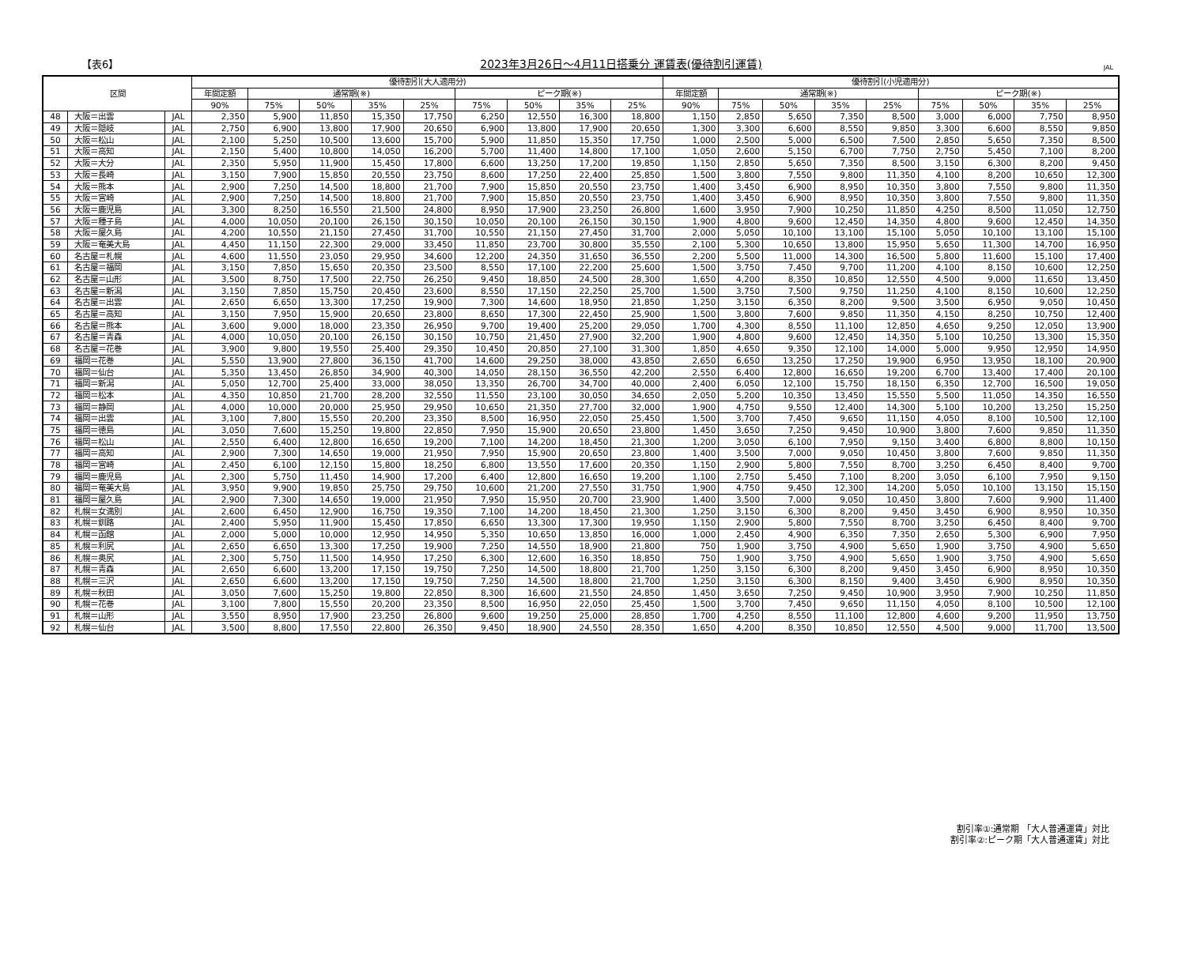【表6】
2023年3月26日～4月11日搭乗分 運賃表(優待割引運賃)
JAL
| 区間 | | | 優待割引(大人適用分) | | | | | | | | | 優待割引(小児適用分) | | | | | | | | |
| --- | --- | --- | --- | --- | --- | --- | --- | --- | --- | --- | --- | --- | --- | --- | --- | --- | --- | --- | --- | --- |
| | | | 年間定額 | 通常期(※) | | | | ピーク期(※) | | | | 年間定額 | 通常期(※) | | | | ピーク期(※) | | | |
| | | | 90% | 75% | 50% | 35% | 25% | 75% | 50% | 35% | 25% | 90% | 75% | 50% | 35% | 25% | 75% | 50% | 35% | 25% |
| 48 | 大阪＝出雲 | JAL | 2,350 | 5,900 | 11,850 | 15,350 | 17,750 | 6,250 | 12,550 | 16,300 | 18,800 | 1,150 | 2,850 | 5,650 | 7,350 | 8,500 | 3,000 | 6,000 | 7,750 | 8,950 |
| 49 | 大阪＝隠岐 | JAL | 2,750 | 6,900 | 13,800 | 17,900 | 20,650 | 6,900 | 13,800 | 17,900 | 20,650 | 1,300 | 3,300 | 6,600 | 8,550 | 9,850 | 3,300 | 6,600 | 8,550 | 9,850 |
| 50 | 大阪＝松山 | JAL | 2,100 | 5,250 | 10,500 | 13,600 | 15,700 | 5,900 | 11,850 | 15,350 | 17,750 | 1,000 | 2,500 | 5,000 | 6,500 | 7,500 | 2,850 | 5,650 | 7,350 | 8,500 |
| 51 | 大阪＝高知 | JAL | 2,150 | 5,400 | 10,800 | 14,050 | 16,200 | 5,700 | 11,400 | 14,800 | 17,100 | 1,050 | 2,600 | 5,150 | 6,700 | 7,750 | 2,750 | 5,450 | 7,100 | 8,200 |
| 52 | 大阪＝大分 | JAL | 2,350 | 5,950 | 11,900 | 15,450 | 17,800 | 6,600 | 13,250 | 17,200 | 19,850 | 1,150 | 2,850 | 5,650 | 7,350 | 8,500 | 3,150 | 6,300 | 8,200 | 9,450 |
| 53 | 大阪＝長崎 | JAL | 3,150 | 7,900 | 15,850 | 20,550 | 23,750 | 8,600 | 17,250 | 22,400 | 25,850 | 1,500 | 3,800 | 7,550 | 9,800 | 11,350 | 4,100 | 8,200 | 10,650 | 12,300 |
| 54 | 大阪＝熊本 | JAL | 2,900 | 7,250 | 14,500 | 18,800 | 21,700 | 7,900 | 15,850 | 20,550 | 23,750 | 1,400 | 3,450 | 6,900 | 8,950 | 10,350 | 3,800 | 7,550 | 9,800 | 11,350 |
| 55 | 大阪＝宮崎 | JAL | 2,900 | 7,250 | 14,500 | 18,800 | 21,700 | 7,900 | 15,850 | 20,550 | 23,750 | 1,400 | 3,450 | 6,900 | 8,950 | 10,350 | 3,800 | 7,550 | 9,800 | 11,350 |
| 56 | 大阪＝鹿児島 | JAL | 3,300 | 8,250 | 16,550 | 21,500 | 24,800 | 8,950 | 17,900 | 23,250 | 26,800 | 1,600 | 3,950 | 7,900 | 10,250 | 11,850 | 4,250 | 8,500 | 11,050 | 12,750 |
| 57 | 大阪＝種子島 | JAL | 4,000 | 10,050 | 20,100 | 26,150 | 30,150 | 10,050 | 20,100 | 26,150 | 30,150 | 1,900 | 4,800 | 9,600 | 12,450 | 14,350 | 4,800 | 9,600 | 12,450 | 14,350 |
| 58 | 大阪＝屋久島 | JAL | 4,200 | 10,550 | 21,150 | 27,450 | 31,700 | 10,550 | 21,150 | 27,450 | 31,700 | 2,000 | 5,050 | 10,100 | 13,100 | 15,100 | 5,050 | 10,100 | 13,100 | 15,100 |
| 59 | 大阪＝奄美大島 | JAL | 4,450 | 11,150 | 22,300 | 29,000 | 33,450 | 11,850 | 23,700 | 30,800 | 35,550 | 2,100 | 5,300 | 10,650 | 13,800 | 15,950 | 5,650 | 11,300 | 14,700 | 16,950 |
| 60 | 名古屋＝札幌 | JAL | 4,600 | 11,550 | 23,050 | 29,950 | 34,600 | 12,200 | 24,350 | 31,650 | 36,550 | 2,200 | 5,500 | 11,000 | 14,300 | 16,500 | 5,800 | 11,600 | 15,100 | 17,400 |
| 61 | 名古屋＝福岡 | JAL | 3,150 | 7,850 | 15,650 | 20,350 | 23,500 | 8,550 | 17,100 | 22,200 | 25,600 | 1,500 | 3,750 | 7,450 | 9,700 | 11,200 | 4,100 | 8,150 | 10,600 | 12,250 |
| 62 | 名古屋＝山形 | JAL | 3,500 | 8,750 | 17,500 | 22,750 | 26,250 | 9,450 | 18,850 | 24,500 | 28,300 | 1,650 | 4,200 | 8,350 | 10,850 | 12,550 | 4,500 | 9,000 | 11,650 | 13,450 |
| 63 | 名古屋＝新潟 | JAL | 3,150 | 7,850 | 15,750 | 20,450 | 23,600 | 8,550 | 17,150 | 22,250 | 25,700 | 1,500 | 3,750 | 7,500 | 9,750 | 11,250 | 4,100 | 8,150 | 10,600 | 12,250 |
| 64 | 名古屋＝出雲 | JAL | 2,650 | 6,650 | 13,300 | 17,250 | 19,900 | 7,300 | 14,600 | 18,950 | 21,850 | 1,250 | 3,150 | 6,350 | 8,200 | 9,500 | 3,500 | 6,950 | 9,050 | 10,450 |
| 65 | 名古屋＝高知 | JAL | 3,150 | 7,950 | 15,900 | 20,650 | 23,800 | 8,650 | 17,300 | 22,450 | 25,900 | 1,500 | 3,800 | 7,600 | 9,850 | 11,350 | 4,150 | 8,250 | 10,750 | 12,400 |
| 66 | 名古屋＝熊本 | JAL | 3,600 | 9,000 | 18,000 | 23,350 | 26,950 | 9,700 | 19,400 | 25,200 | 29,050 | 1,700 | 4,300 | 8,550 | 11,100 | 12,850 | 4,650 | 9,250 | 12,050 | 13,900 |
| 67 | 名古屋＝青森 | JAL | 4,000 | 10,050 | 20,100 | 26,150 | 30,150 | 10,750 | 21,450 | 27,900 | 32,200 | 1,900 | 4,800 | 9,600 | 12,450 | 14,350 | 5,100 | 10,250 | 13,300 | 15,350 |
| 68 | 名古屋＝花巻 | JAL | 3,900 | 9,800 | 19,550 | 25,400 | 29,350 | 10,450 | 20,850 | 27,100 | 31,300 | 1,850 | 4,650 | 9,350 | 12,100 | 14,000 | 5,000 | 9,950 | 12,950 | 14,950 |
| 69 | 福岡＝花巻 | JAL | 5,550 | 13,900 | 27,800 | 36,150 | 41,700 | 14,600 | 29,250 | 38,000 | 43,850 | 2,650 | 6,650 | 13,250 | 17,250 | 19,900 | 6,950 | 13,950 | 18,100 | 20,900 |
| 70 | 福岡＝仙台 | JAL | 5,350 | 13,450 | 26,850 | 34,900 | 40,300 | 14,050 | 28,150 | 36,550 | 42,200 | 2,550 | 6,400 | 12,800 | 16,650 | 19,200 | 6,700 | 13,400 | 17,400 | 20,100 |
| 71 | 福岡＝新潟 | JAL | 5,050 | 12,700 | 25,400 | 33,000 | 38,050 | 13,350 | 26,700 | 34,700 | 40,000 | 2,400 | 6,050 | 12,100 | 15,750 | 18,150 | 6,350 | 12,700 | 16,500 | 19,050 |
| 72 | 福岡＝松本 | JAL | 4,350 | 10,850 | 21,700 | 28,200 | 32,550 | 11,550 | 23,100 | 30,050 | 34,650 | 2,050 | 5,200 | 10,350 | 13,450 | 15,550 | 5,500 | 11,050 | 14,350 | 16,550 |
| 73 | 福岡＝静岡 | JAL | 4,000 | 10,000 | 20,000 | 25,950 | 29,950 | 10,650 | 21,350 | 27,700 | 32,000 | 1,900 | 4,750 | 9,550 | 12,400 | 14,300 | 5,100 | 10,200 | 13,250 | 15,250 |
| 74 | 福岡＝出雲 | JAL | 3,100 | 7,800 | 15,550 | 20,200 | 23,350 | 8,500 | 16,950 | 22,050 | 25,450 | 1,500 | 3,700 | 7,450 | 9,650 | 11,150 | 4,050 | 8,100 | 10,500 | 12,100 |
| 75 | 福岡＝徳島 | JAL | 3,050 | 7,600 | 15,250 | 19,800 | 22,850 | 7,950 | 15,900 | 20,650 | 23,800 | 1,450 | 3,650 | 7,250 | 9,450 | 10,900 | 3,800 | 7,600 | 9,850 | 11,350 |
| 76 | 福岡＝松山 | JAL | 2,550 | 6,400 | 12,800 | 16,650 | 19,200 | 7,100 | 14,200 | 18,450 | 21,300 | 1,200 | 3,050 | 6,100 | 7,950 | 9,150 | 3,400 | 6,800 | 8,800 | 10,150 |
| 77 | 福岡＝高知 | JAL | 2,900 | 7,300 | 14,650 | 19,000 | 21,950 | 7,950 | 15,900 | 20,650 | 23,800 | 1,400 | 3,500 | 7,000 | 9,050 | 10,450 | 3,800 | 7,600 | 9,850 | 11,350 |
| 78 | 福岡＝宮崎 | JAL | 2,450 | 6,100 | 12,150 | 15,800 | 18,250 | 6,800 | 13,550 | 17,600 | 20,350 | 1,150 | 2,900 | 5,800 | 7,550 | 8,700 | 3,250 | 6,450 | 8,400 | 9,700 |
| 79 | 福岡＝鹿児島 | JAL | 2,300 | 5,750 | 11,450 | 14,900 | 17,200 | 6,400 | 12,800 | 16,650 | 19,200 | 1,100 | 2,750 | 5,450 | 7,100 | 8,200 | 3,050 | 6,100 | 7,950 | 9,150 |
| 80 | 福岡＝奄美大島 | JAL | 3,950 | 9,900 | 19,850 | 25,750 | 29,750 | 10,600 | 21,200 | 27,550 | 31,750 | 1,900 | 4,750 | 9,450 | 12,300 | 14,200 | 5,050 | 10,100 | 13,150 | 15,150 |
| 81 | 福岡＝屋久島 | JAL | 2,900 | 7,300 | 14,650 | 19,000 | 21,950 | 7,950 | 15,950 | 20,700 | 23,900 | 1,400 | 3,500 | 7,000 | 9,050 | 10,450 | 3,800 | 7,600 | 9,900 | 11,400 |
| 82 | 札幌＝女満別 | JAL | 2,600 | 6,450 | 12,900 | 16,750 | 19,350 | 7,100 | 14,200 | 18,450 | 21,300 | 1,250 | 3,150 | 6,300 | 8,200 | 9,450 | 3,450 | 6,900 | 8,950 | 10,350 |
| 83 | 札幌＝釧路 | JAL | 2,400 | 5,950 | 11,900 | 15,450 | 17,850 | 6,650 | 13,300 | 17,300 | 19,950 | 1,150 | 2,900 | 5,800 | 7,550 | 8,700 | 3,250 | 6,450 | 8,400 | 9,700 |
| 84 | 札幌＝函館 | JAL | 2,000 | 5,000 | 10,000 | 12,950 | 14,950 | 5,350 | 10,650 | 13,850 | 16,000 | 1,000 | 2,450 | 4,900 | 6,350 | 7,350 | 2,650 | 5,300 | 6,900 | 7,950 |
| 85 | 札幌＝利尻 | JAL | 2,650 | 6,650 | 13,300 | 17,250 | 19,900 | 7,250 | 14,550 | 18,900 | 21,800 | 750 | 1,900 | 3,750 | 4,900 | 5,650 | 1,900 | 3,750 | 4,900 | 5,650 |
| 86 | 札幌＝奥尻 | JAL | 2,300 | 5,750 | 11,500 | 14,950 | 17,250 | 6,300 | 12,600 | 16,350 | 18,850 | 750 | 1,900 | 3,750 | 4,900 | 5,650 | 1,900 | 3,750 | 4,900 | 5,650 |
| 87 | 札幌＝青森 | JAL | 2,650 | 6,600 | 13,200 | 17,150 | 19,750 | 7,250 | 14,500 | 18,800 | 21,700 | 1,250 | 3,150 | 6,300 | 8,200 | 9,450 | 3,450 | 6,900 | 8,950 | 10,350 |
| 88 | 札幌＝三沢 | JAL | 2,650 | 6,600 | 13,200 | 17,150 | 19,750 | 7,250 | 14,500 | 18,800 | 21,700 | 1,250 | 3,150 | 6,300 | 8,150 | 9,400 | 3,450 | 6,900 | 8,950 | 10,350 |
| 89 | 札幌＝秋田 | JAL | 3,050 | 7,600 | 15,250 | 19,800 | 22,850 | 8,300 | 16,600 | 21,550 | 24,850 | 1,450 | 3,650 | 7,250 | 9,450 | 10,900 | 3,950 | 7,900 | 10,250 | 11,850 |
| 90 | 札幌＝花巻 | JAL | 3,100 | 7,800 | 15,550 | 20,200 | 23,350 | 8,500 | 16,950 | 22,050 | 25,450 | 1,500 | 3,700 | 7,450 | 9,650 | 11,150 | 4,050 | 8,100 | 10,500 | 12,100 |
| 91 | 札幌＝山形 | JAL | 3,550 | 8,950 | 17,900 | 23,250 | 26,800 | 9,600 | 19,250 | 25,000 | 28,850 | 1,700 | 4,250 | 8,550 | 11,100 | 12,800 | 4,600 | 9,200 | 11,950 | 13,750 |
| 92 | 札幌＝仙台 | JAL | 3,500 | 8,800 | 17,550 | 22,800 | 26,350 | 9,450 | 18,900 | 24,550 | 28,350 | 1,650 | 4,200 | 8,350 | 10,850 | 12,550 | 4,500 | 9,000 | 11,700 | 13,500 |
割引率①:通常期 「大人普通運賃」対比
割引率②:ピーク期「大人普通運賃」対比